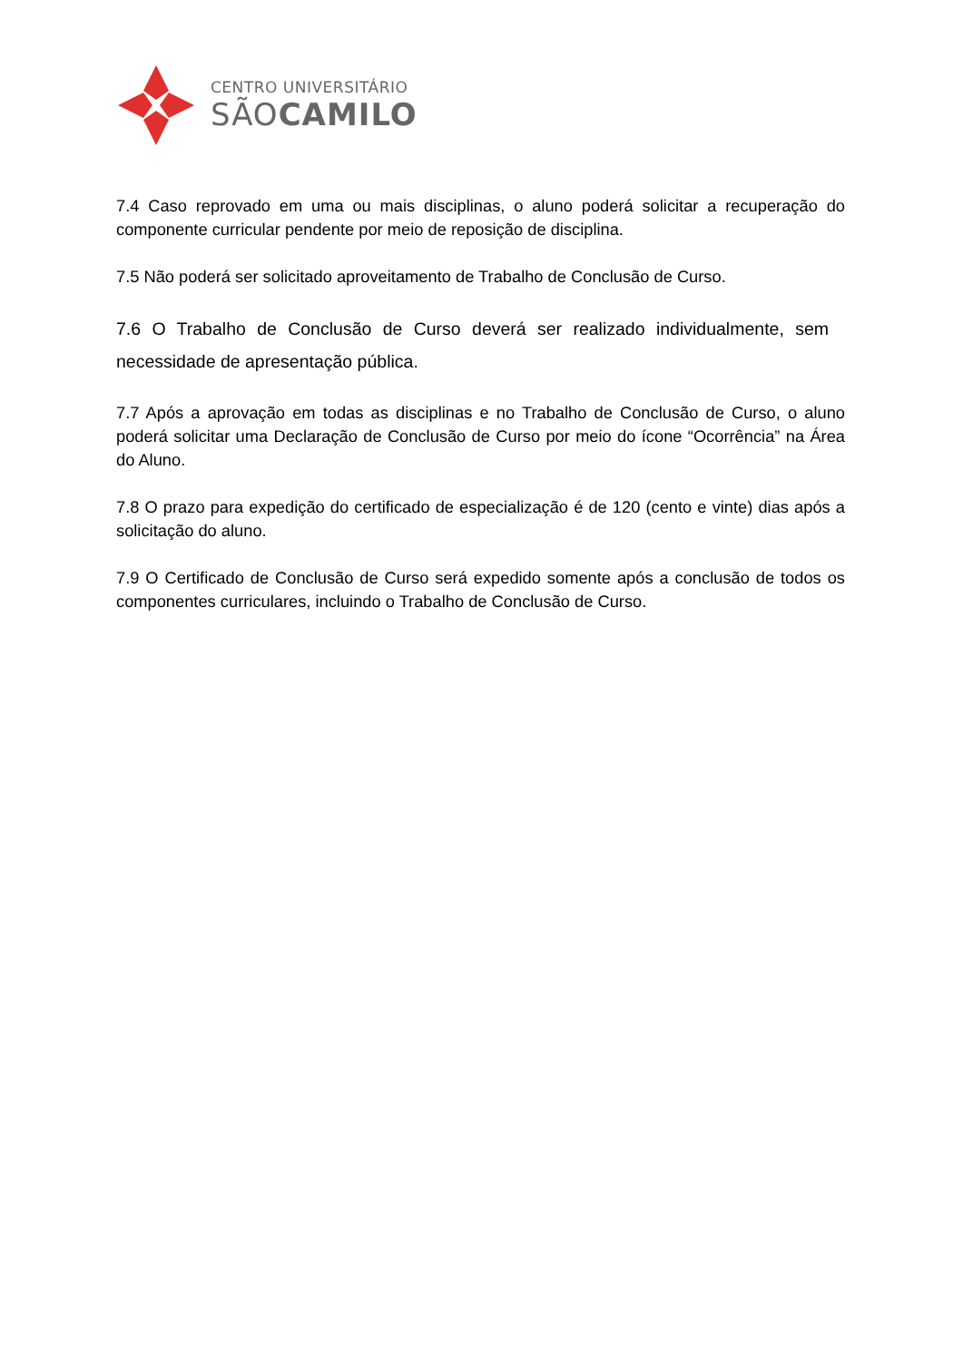CENTRO UNIVERSITÁRIO
SÃOCAMILO
7.4 Caso reprovado em uma ou mais disciplinas, o aluno poderá solicitar a recuperação do componente curricular pendente por meio de reposição de disciplina.
7.5 Não poderá ser solicitado aproveitamento de Trabalho de Conclusão de Curso.
7.6 O Trabalho de Conclusão de Curso deverá ser realizado individualmente, sem necessidade de apresentação pública.
7.7 Após a aprovação em todas as disciplinas e no Trabalho de Conclusão de Curso, o aluno poderá solicitar uma Declaração de Conclusão de Curso por meio do ícone “Ocorrência” na Área do Aluno.
7.8 O prazo para expedição do certificado de especialização é de 120 (cento e vinte) dias após a solicitação do aluno.
7.9 O Certificado de Conclusão de Curso será expedido somente após a conclusão de todos os componentes curriculares, incluindo o Trabalho de Conclusão de Curso.